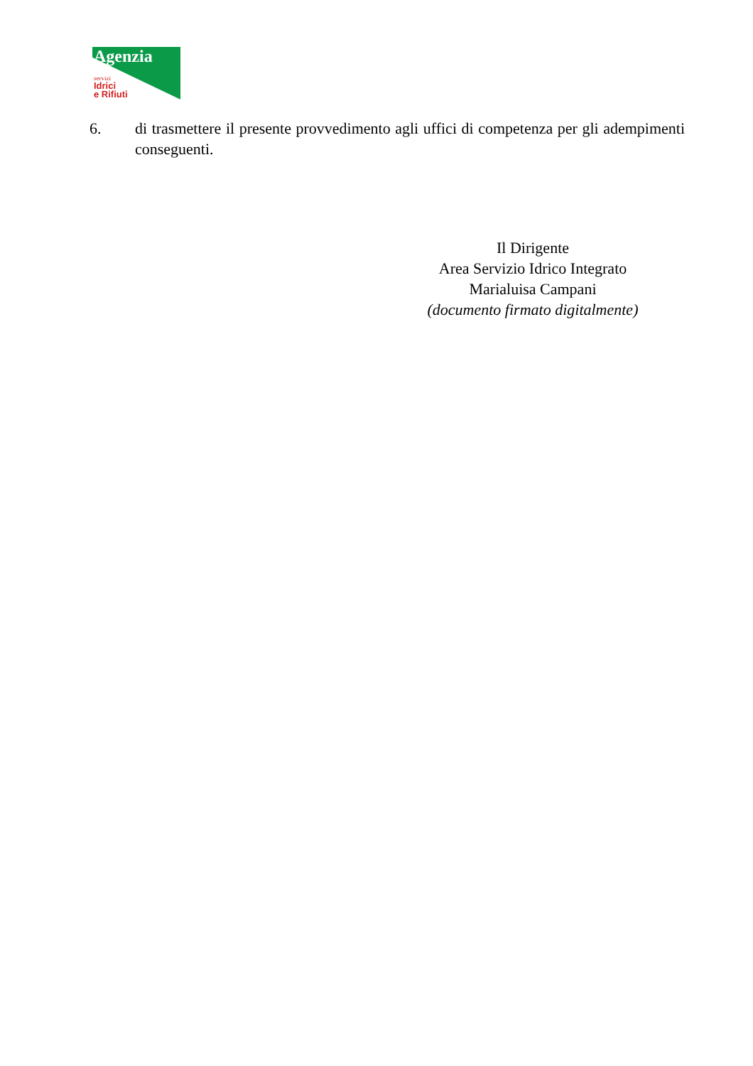Agenzia
servizi
Idrici
e Rifiuti
6. di trasmettere il presente provvedimento agli uffici di competenza per gli adempimenti conseguenti.
Il Dirigente
Area Servizio Idrico Integrato
Marialuisa Campani
(documento firmato digitalmente)